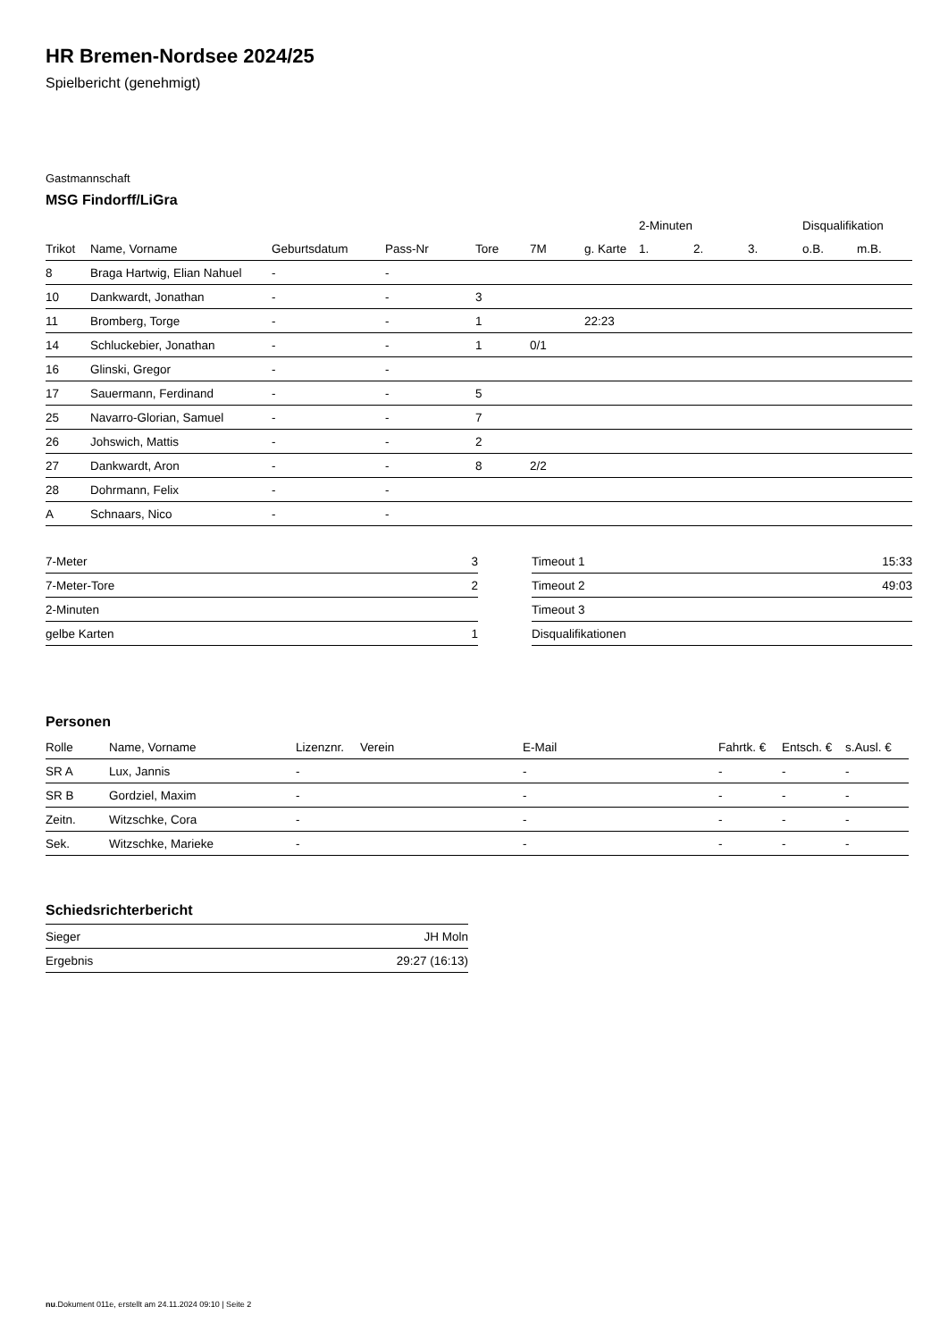HR Bremen-Nordsee 2024/25
Spielbericht (genehmigt)
Gastmannschaft
MSG Findorff/LiGra
| | | | | | | | 2-Minuten | | | Disqualifikation | |
| --- | --- | --- | --- | --- | --- | --- | --- | --- | --- | --- | --- |
| Trikot | Name, Vorname | Geburtsdatum | Pass-Nr | Tore | 7M | g. Karte | 1. | 2. | 3. | o.B. | m.B. |
| 8 | Braga Hartwig, Elian Nahuel | - | - | | | | | | | | |
| 10 | Dankwardt, Jonathan | - | - | 3 | | | | | | | |
| 11 | Bromberg, Torge | - | - | 1 | | 22:23 | | | | | |
| 14 | Schluckebier, Jonathan | - | - | 1 | 0/1 | | | | | | |
| 16 | Glinski, Gregor | - | - | | | | | | | | |
| 17 | Sauermann, Ferdinand | - | - | 5 | | | | | | | |
| 25 | Navarro-Glorian, Samuel | - | - | 7 | | | | | | | |
| 26 | Johswich, Mattis | - | - | 2 | | | | | | | |
| 27 | Dankwardt, Aron | - | - | 8 | 2/2 | | | | | | |
| 28 | Dohrmann, Felix | - | - | | | | | | | | |
| A | Schnaars, Nico | - | - | | | | | | | | |
| 7-Meter | 3 |
| 7-Meter-Tore | 2 |
| 2-Minuten | |
| gelbe Karten | 1 |
| Timeout 1 | 15:33 |
| Timeout 2 | 49:03 |
| Timeout 3 | |
| Disqualifikationen | |
Personen
| Rolle | Name, Vorname | Lizenznr. | Verein | E-Mail | Fahrtk. € | Entsch. € | s.Ausl. € |
| --- | --- | --- | --- | --- | --- | --- | --- |
| SR A | Lux, Jannis | - | | - | - | - | - |
| SR B | Gordziel, Maxim | - | | - | - | - | - |
| Zeitn. | Witzschke, Cora | - | | - | - | - | - |
| Sek. | Witzschke, Marieke | - | | - | - | - | - |
Schiedsrichterbericht
| Sieger | JH Moln |
| Ergebnis | 29:27 (16:13) |
nu.Dokument 011e, erstellt am 24.11.2024 09:10 | Seite 2